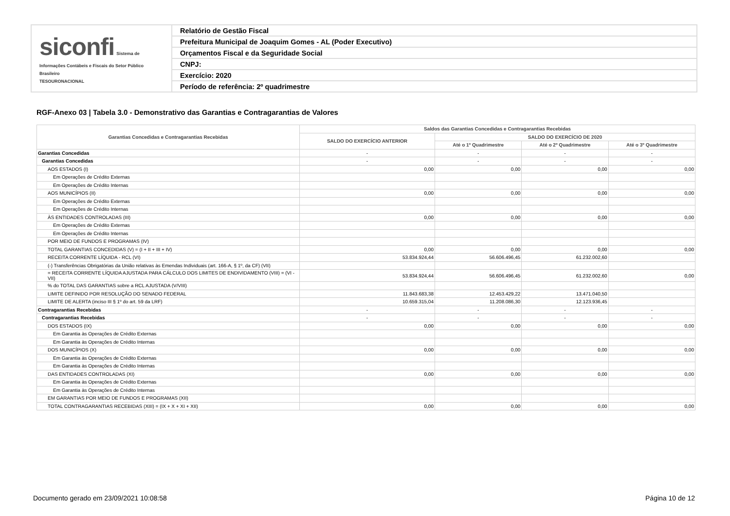| siconfi Sistema de Informações Contábeis e Fiscais do Setor Público Brasileiro TESOURONACIONAL | Relatório de Gestão Fiscal |
| | Prefeitura Municipal de Joaquim Gomes - AL (Poder Executivo) |
| | Orçamentos Fiscal e da Seguridade Social |
| | CNPJ: |
| | Exercício: 2020 |
| | Período de referência: 2º quadrimestre |
RGF-Anexo 03 | Tabela 3.0 - Demonstrativo das Garantias e Contragarantias de Valores
| Garantias Concedidas e Contragarantias Recebidas | Saldos das Garantias Concedidas e Contragarantias Recebidas | | | |
| --- | --- | --- | --- | --- |
| | SALDO DO EXERCÍCIO ANTERIOR | SALDO DO EXERCÍCIO DE 2020 | | |
| | | Até o 1º Quadrimestre | Até o 2º Quadrimestre | Até o 3º Quadrimestre |
| Garantias Concedidas | - | - | - | - |
| Garantias Concedidas | - | - | - | - |
| AOS ESTADOS (I) | 0,00 | 0,00 | 0,00 | 0,00 |
| Em Operações de Crédito Externas | | | | |
| Em Operações de Crédito Internas | | | | |
| AOS MUNICÍPIOS (II) | 0,00 | 0,00 | 0,00 | 0,00 |
| Em Operações de Crédito Externas | | | | |
| Em Operações de Crédito Internas | | | | |
| ÀS ENTIDADES CONTROLADAS (III) | 0,00 | 0,00 | 0,00 | 0,00 |
| Em Operações de Crédito Externas | | | | |
| Em Operações de Crédito Internas | | | | |
| POR MEIO DE FUNDOS E PROGRAMAS (IV) | | | | |
| TOTAL GARANTIAS CONCEDIDAS (V) = (I + II + III + IV) | 0,00 | 0,00 | 0,00 | 0,00 |
| RECEITA CORRENTE LÍQUIDA - RCL (VI) | 53.834.924,44 | 56.606.496,45 | 61.232.002,60 | |
| (-) Transferências Obrigatórias da União relativas às Emendas Individuais (art. 166-A, § 1º, da CF) (VII) | | | | |
| = RECEITA CORRENTE LÍQUIDA AJUSTADA PARA CÁLCULO DOS LIMITES DE ENDIVIDAMENTO (VIII) = (VI - VII) | 53.834.924,44 | 56.606.496,45 | 61.232.002,60 | 0,00 |
| % do TOTAL DAS GARANTIAS sobre a RCL AJUSTADA (V/VIII) | | | | |
| LIMITE DEFINIDO POR RESOLUÇÃO DO SENADO FEDERAL | 11.843.683,38 | 12.453.429,22 | 13.471.040,50 | |
| LIMITE DE ALERTA (inciso III § 1º do art. 59 da LRF) | 10.659.315,04 | 11.208.086,30 | 12.123.936,45 | |
| Contragarantias Recebidas | - | - | - | - |
| Contragarantias Recebidas | - | - | - | - |
| DOS ESTADOS (IX) | 0,00 | 0,00 | 0,00 | 0,00 |
| Em Garantia às Operações de Crédito Externas | | | | |
| Em Garantia às Operações de Crédito Internas | | | | |
| DOS MUNICÍPIOS (X) | 0,00 | 0,00 | 0,00 | 0,00 |
| Em Garantia às Operações de Crédito Externas | | | | |
| Em Garantia às Operações de Crédito Internas | | | | |
| DAS ENTIDADES CONTROLADAS (XI) | 0,00 | 0,00 | 0,00 | 0,00 |
| Em Garantia às Operações de Crédito Externas | | | | |
| Em Garantia às Operações de Crédito Internas | | | | |
| EM GARANTIAS POR MEIO DE FUNDOS E PROGRAMAS (XII) | | | | |
| TOTAL CONTRAGARANTIAS RECEBIDAS (XIII) = (IX + X + XI + XII) | 0,00 | 0,00 | 0,00 | 0,00 |
Documento gerado em 23/09/2021 10:08:58
Página 10 de 12